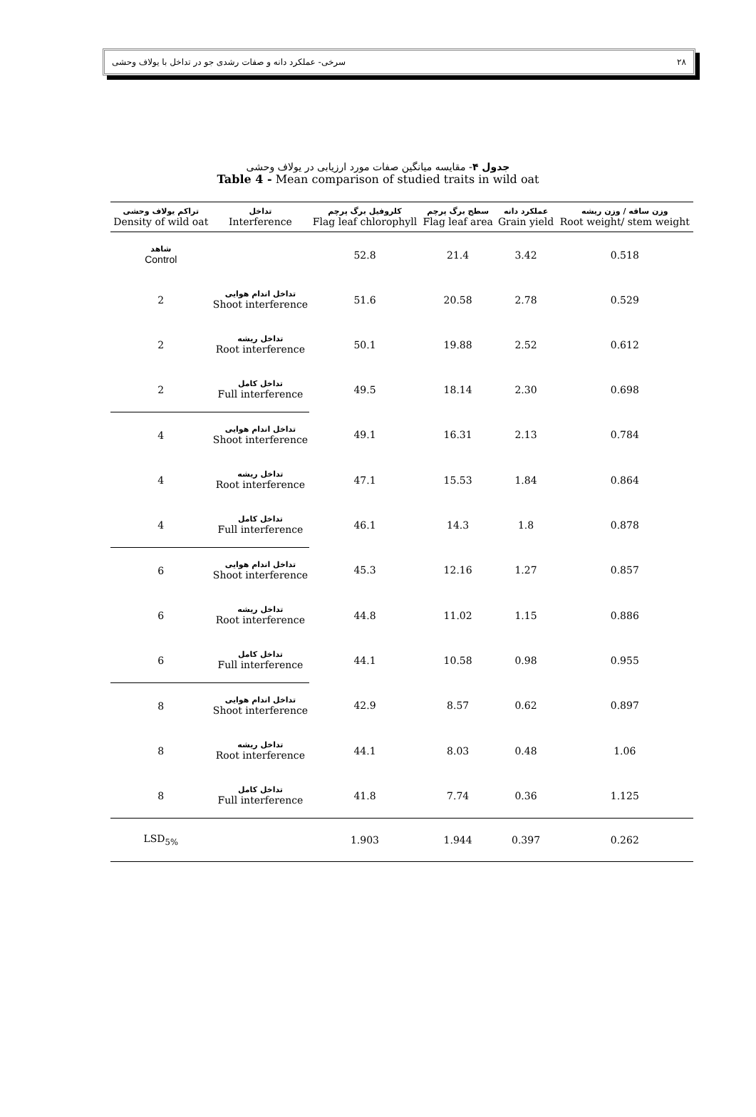سرخی- عملکرد دانه و صفات رشدی جو در تداخل با یولاف وحشی ۲۸
جدول ۴- مقایسه میانگین صفات مورد ارزیابی در یولاف وحشی
Table 4 - Mean comparison of studied traits in wild oat
| تراکم یولاف وحشی Density of wild oat | تداخل Interference | کلروفیل برگ پرچم Flag leaf chlorophyll | سطح برگ پرچم Flag leaf area | عملکرد دانه Grain yield | وزن ساقه / وزن ریشه Root weight/ stem weight |
| --- | --- | --- | --- | --- | --- |
| شاهد Control | | 52.8 | 21.4 | 3.42 | 0.518 |
| 2 | تداخل اندام هوایی Shoot interference | 51.6 | 20.58 | 2.78 | 0.529 |
| 2 | تداخل ریشه Root interference | 50.1 | 19.88 | 2.52 | 0.612 |
| 2 | تداخل کامل Full interference | 49.5 | 18.14 | 2.30 | 0.698 |
| 4 | تداخل اندام هوایی Shoot interference | 49.1 | 16.31 | 2.13 | 0.784 |
| 4 | تداخل ریشه Root interference | 47.1 | 15.53 | 1.84 | 0.864 |
| 4 | تداخل کامل Full interference | 46.1 | 14.3 | 1.8 | 0.878 |
| 6 | تداخل اندام هوایی Shoot interference | 45.3 | 12.16 | 1.27 | 0.857 |
| 6 | تداخل ریشه Root interference | 44.8 | 11.02 | 1.15 | 0.886 |
| 6 | تداخل کامل Full interference | 44.1 | 10.58 | 0.98 | 0.955 |
| 8 | تداخل اندام هوایی Shoot interference | 42.9 | 8.57 | 0.62 | 0.897 |
| 8 | تداخل ریشه Root interference | 44.1 | 8.03 | 0.48 | 1.06 |
| 8 | تداخل کامل Full interference | 41.8 | 7.74 | 0.36 | 1.125 |
| LSD<sub>5%</sub> | | 1.903 | 1.944 | 0.397 | 0.262 |